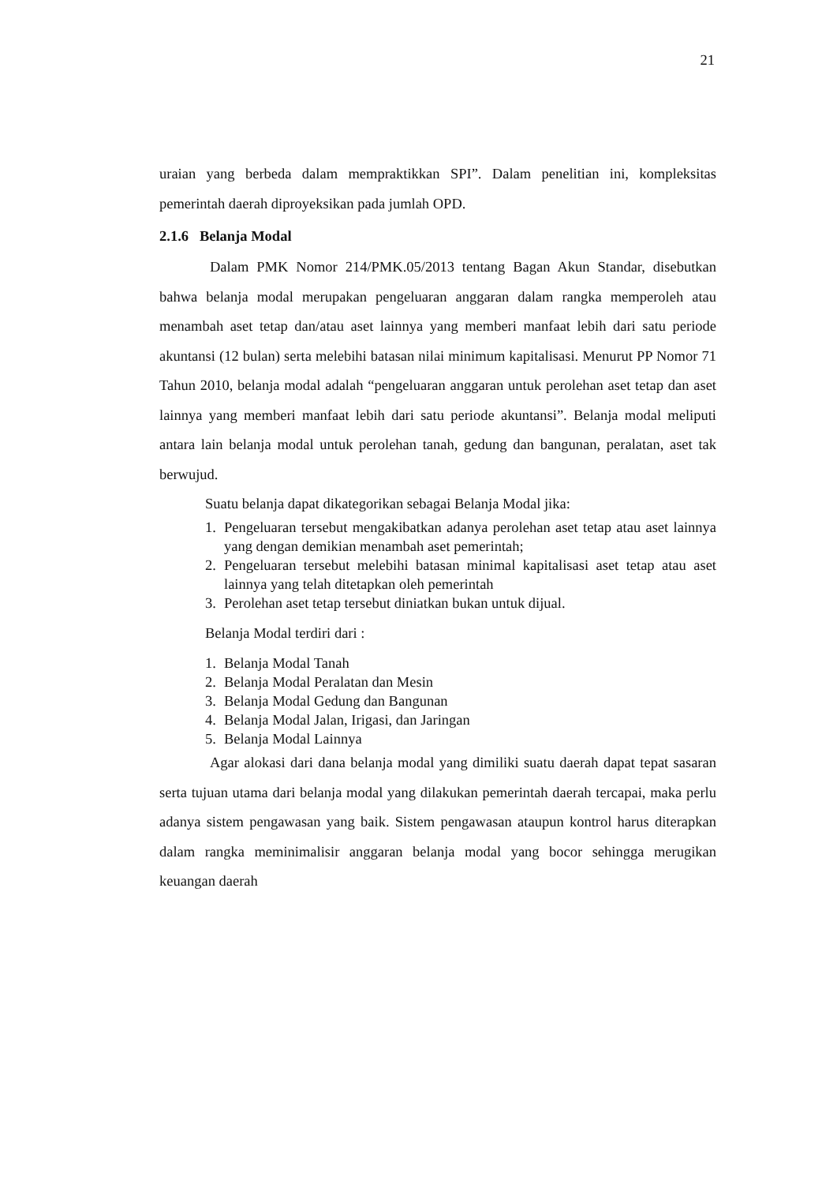21
uraian yang berbeda dalam mempraktikkan SPI”. Dalam penelitian ini, kompleksitas pemerintah daerah diproyeksikan pada jumlah OPD.
2.1.6 Belanja Modal
Dalam PMK Nomor 214/PMK.05/2013 tentang Bagan Akun Standar, disebutkan bahwa belanja modal merupakan pengeluaran anggaran dalam rangka memperoleh atau menambah aset tetap dan/atau aset lainnya yang memberi manfaat lebih dari satu periode akuntansi (12 bulan) serta melebihi batasan nilai minimum kapitalisasi. Menurut PP Nomor 71 Tahun 2010, belanja modal adalah “pengeluaran anggaran untuk perolehan aset tetap dan aset lainnya yang memberi manfaat lebih dari satu periode akuntansi”. Belanja modal meliputi antara lain belanja modal untuk perolehan tanah, gedung dan bangunan, peralatan, aset tak berwujud.
Suatu belanja dapat dikategorikan sebagai Belanja Modal jika:
1. Pengeluaran tersebut mengakibatkan adanya perolehan aset tetap atau aset lainnya yang dengan demikian menambah aset pemerintah;
2. Pengeluaran tersebut melebihi batasan minimal kapitalisasi aset tetap atau aset lainnya yang telah ditetapkan oleh pemerintah
3. Perolehan aset tetap tersebut diniatkan bukan untuk dijual.
Belanja Modal terdiri dari :
1. Belanja Modal Tanah
2. Belanja Modal Peralatan dan Mesin
3. Belanja Modal Gedung dan Bangunan
4. Belanja Modal Jalan, Irigasi, dan Jaringan
5. Belanja Modal Lainnya
Agar alokasi dari dana belanja modal yang dimiliki suatu daerah dapat tepat sasaran serta tujuan utama dari belanja modal yang dilakukan pemerintah daerah tercapai, maka perlu adanya sistem pengawasan yang baik. Sistem pengawasan ataupun kontrol harus diterapkan dalam rangka meminimalisir anggaran belanja modal yang bocor sehingga merugikan keuangan daerah